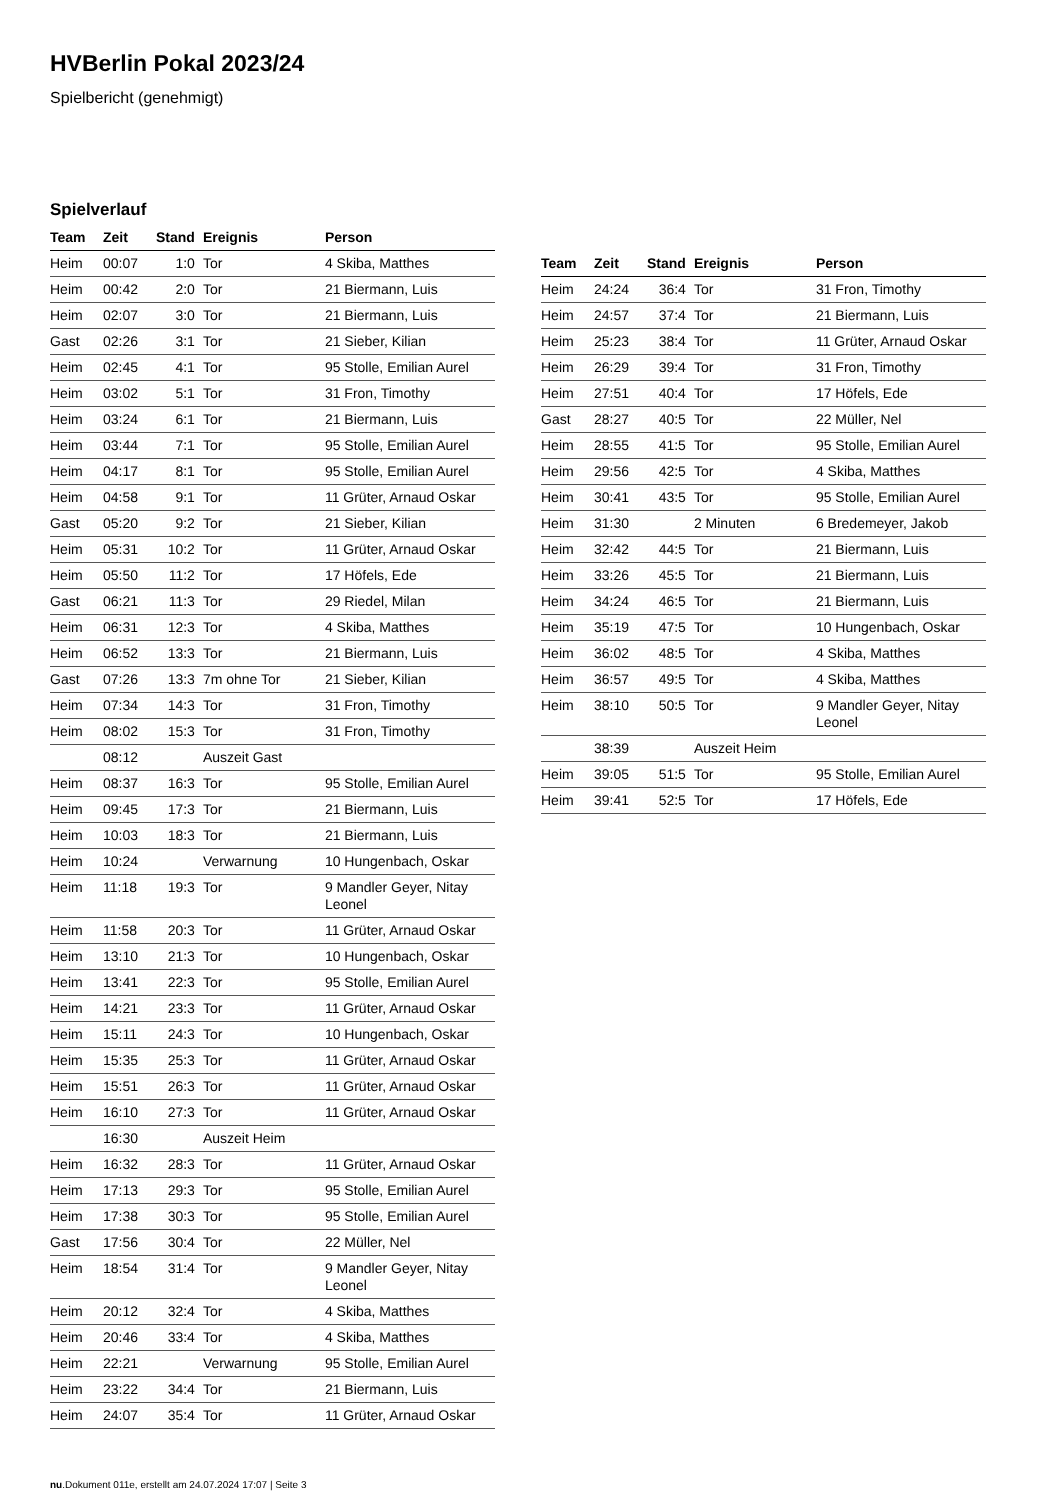HVBerlin Pokal 2023/24
Spielbericht (genehmigt)
Spielverlauf
| Team | Zeit | Stand | Ereignis | Person |
| --- | --- | --- | --- | --- |
| Heim | 00:07 | 1:0 | Tor | 4 Skiba, Matthes |
| Heim | 00:42 | 2:0 | Tor | 21 Biermann, Luis |
| Heim | 02:07 | 3:0 | Tor | 21 Biermann, Luis |
| Gast | 02:26 | 3:1 | Tor | 21 Sieber, Kilian |
| Heim | 02:45 | 4:1 | Tor | 95 Stolle, Emilian Aurel |
| Heim | 03:02 | 5:1 | Tor | 31 Fron, Timothy |
| Heim | 03:24 | 6:1 | Tor | 21 Biermann, Luis |
| Heim | 03:44 | 7:1 | Tor | 95 Stolle, Emilian Aurel |
| Heim | 04:17 | 8:1 | Tor | 95 Stolle, Emilian Aurel |
| Heim | 04:58 | 9:1 | Tor | 11 Grüter, Arnaud Oskar |
| Gast | 05:20 | 9:2 | Tor | 21 Sieber, Kilian |
| Heim | 05:31 | 10:2 | Tor | 11 Grüter, Arnaud Oskar |
| Heim | 05:50 | 11:2 | Tor | 17 Höfels, Ede |
| Gast | 06:21 | 11:3 | Tor | 29 Riedel, Milan |
| Heim | 06:31 | 12:3 | Tor | 4 Skiba, Matthes |
| Heim | 06:52 | 13:3 | Tor | 21 Biermann, Luis |
| Gast | 07:26 | 13:3 | 7m ohne Tor | 21 Sieber, Kilian |
| Heim | 07:34 | 14:3 | Tor | 31 Fron, Timothy |
| Heim | 08:02 | 15:3 | Tor | 31 Fron, Timothy |
| | 08:12 | | Auszeit Gast | |
| Heim | 08:37 | 16:3 | Tor | 95 Stolle, Emilian Aurel |
| Heim | 09:45 | 17:3 | Tor | 21 Biermann, Luis |
| Heim | 10:03 | 18:3 | Tor | 21 Biermann, Luis |
| Heim | 10:24 | | Verwarnung | 10 Hungenbach, Oskar |
| Heim | 11:18 | 19:3 | Tor | 9 Mandler Geyer, Nitay Leonel |
| Heim | 11:58 | 20:3 | Tor | 11 Grüter, Arnaud Oskar |
| Heim | 13:10 | 21:3 | Tor | 10 Hungenbach, Oskar |
| Heim | 13:41 | 22:3 | Tor | 95 Stolle, Emilian Aurel |
| Heim | 14:21 | 23:3 | Tor | 11 Grüter, Arnaud Oskar |
| Heim | 15:11 | 24:3 | Tor | 10 Hungenbach, Oskar |
| Heim | 15:35 | 25:3 | Tor | 11 Grüter, Arnaud Oskar |
| Heim | 15:51 | 26:3 | Tor | 11 Grüter, Arnaud Oskar |
| Heim | 16:10 | 27:3 | Tor | 11 Grüter, Arnaud Oskar |
| | 16:30 | | Auszeit Heim | |
| Heim | 16:32 | 28:3 | Tor | 11 Grüter, Arnaud Oskar |
| Heim | 17:13 | 29:3 | Tor | 95 Stolle, Emilian Aurel |
| Heim | 17:38 | 30:3 | Tor | 95 Stolle, Emilian Aurel |
| Gast | 17:56 | 30:4 | Tor | 22 Müller, Nel |
| Heim | 18:54 | 31:4 | Tor | 9 Mandler Geyer, Nitay Leonel |
| Heim | 20:12 | 32:4 | Tor | 4 Skiba, Matthes |
| Heim | 20:46 | 33:4 | Tor | 4 Skiba, Matthes |
| Heim | 22:21 | | Verwarnung | 95 Stolle, Emilian Aurel |
| Heim | 23:22 | 34:4 | Tor | 21 Biermann, Luis |
| Heim | 24:07 | 35:4 | Tor | 11 Grüter, Arnaud Oskar |
| Team | Zeit | Stand | Ereignis | Person |
| --- | --- | --- | --- | --- |
| Heim | 24:24 | 36:4 | Tor | 31 Fron, Timothy |
| Heim | 24:57 | 37:4 | Tor | 21 Biermann, Luis |
| Heim | 25:23 | 38:4 | Tor | 11 Grüter, Arnaud Oskar |
| Heim | 26:29 | 39:4 | Tor | 31 Fron, Timothy |
| Heim | 27:51 | 40:4 | Tor | 17 Höfels, Ede |
| Gast | 28:27 | 40:5 | Tor | 22 Müller, Nel |
| Heim | 28:55 | 41:5 | Tor | 95 Stolle, Emilian Aurel |
| Heim | 29:56 | 42:5 | Tor | 4 Skiba, Matthes |
| Heim | 30:41 | 43:5 | Tor | 95 Stolle, Emilian Aurel |
| Heim | 31:30 | | 2 Minuten | 6 Bredemeyer, Jakob |
| Heim | 32:42 | 44:5 | Tor | 21 Biermann, Luis |
| Heim | 33:26 | 45:5 | Tor | 21 Biermann, Luis |
| Heim | 34:24 | 46:5 | Tor | 21 Biermann, Luis |
| Heim | 35:19 | 47:5 | Tor | 10 Hungenbach, Oskar |
| Heim | 36:02 | 48:5 | Tor | 4 Skiba, Matthes |
| Heim | 36:57 | 49:5 | Tor | 4 Skiba, Matthes |
| Heim | 38:10 | 50:5 | Tor | 9 Mandler Geyer, Nitay Leonel |
| | 38:39 | | Auszeit Heim | |
| Heim | 39:05 | 51:5 | Tor | 95 Stolle, Emilian Aurel |
| Heim | 39:41 | 52:5 | Tor | 17 Höfels, Ede |
nu.Dokument 011e, erstellt am 24.07.2024 17:07 | Seite 3